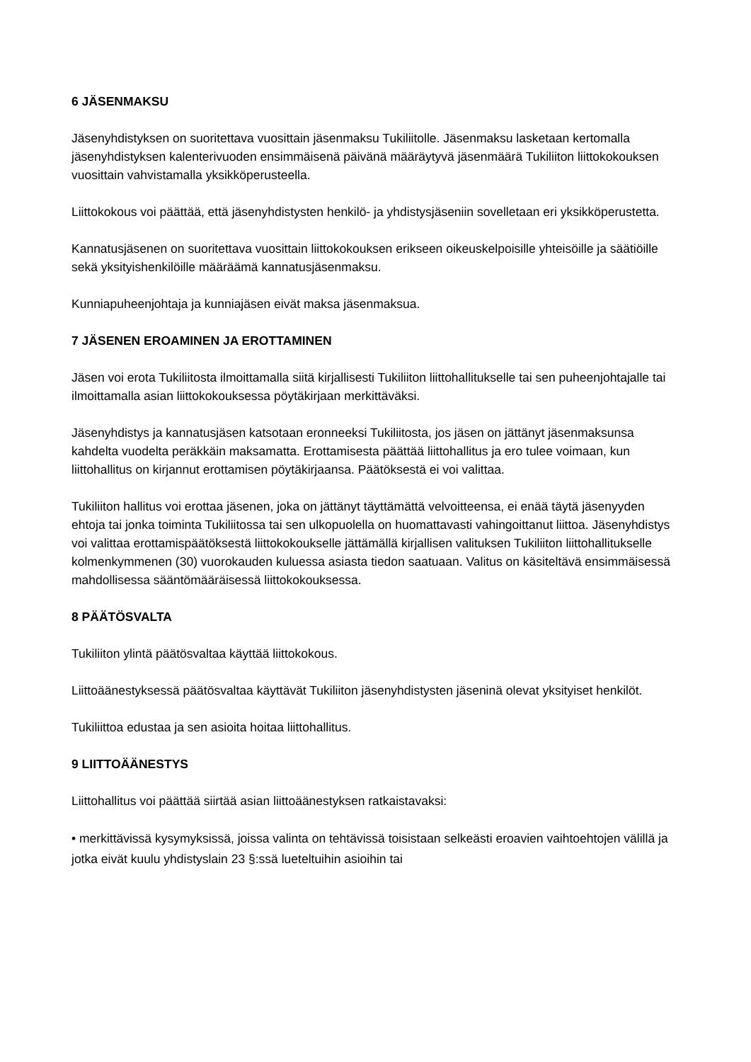6 JÄSENMAKSU
Jäsenyhdistyksen on suoritettava vuosittain jäsenmaksu Tukiliitolle. Jäsenmaksu lasketaan kertomalla jäsenyhdistyksen kalenterivuoden ensimmäisenä päivänä määräytyvä jäsenmäärä Tukiliiton liittokokouksen vuosittain vahvistamalla yksikköperusteella.
Liittokokous voi päättää, että jäsenyhdistysten henkilö- ja yhdistysjäseniin sovelletaan eri yksikköperustetta.
Kannatusjäsenen on suoritettava vuosittain liittokokouksen erikseen oikeuskelpoisille yhteisöille ja säätiöille sekä yksityishenkilöille määräämä kannatusjäsenmaksu.
Kunniapuheenjohtaja ja kunniajäsen eivät maksa jäsenmaksua.
7 JÄSENEN EROAMINEN JA EROTTAMINEN
Jäsen voi erota Tukiliitosta ilmoittamalla siitä kirjallisesti Tukiliiton liittohallitukselle tai sen puheenjohtajalle tai ilmoittamalla asian liittokokouksessa pöytäkirjaan merkittäväksi.
Jäsenyhdistys ja kannatusjäsen katsotaan eronneeksi Tukiliitosta, jos jäsen on jättänyt jäsenmaksunsa kahdelta vuodelta peräkkäin maksamatta. Erottamisesta päättää liittohallitus ja ero tulee voimaan, kun liittohallitus on kirjannut erottamisen pöytäkirjaansa. Päätöksestä ei voi valittaa.
Tukiliiton hallitus voi erottaa jäsenen, joka on jättänyt täyttämättä velvoitteensa, ei enää täytä jäsenyyden ehtoja tai jonka toiminta Tukiliitossa tai sen ulkopuolella on huomattavasti vahingoittanut liittoa. Jäsenyhdistys voi valittaa erottamispäätöksestä liittokokoukselle jättämällä kirjallisen valituksen Tukiliiton liittohallitukselle kolmenkymmenen (30) vuorokauden kuluessa asiasta tiedon saatuaan. Valitus on käsiteltävä ensimmäisessä mahdollisessa sääntömääräisessä liittokokouksessa.
8 PÄÄTÖSVALTA
Tukiliiton ylintä päätösvaltaa käyttää liittokokous.
Liittoäänestyksessä päätösvaltaa käyttävät Tukiliiton jäsenyhdistysten jäseninä olevat yksityiset henkilöt.
Tukiliittoa edustaa ja sen asioita hoitaa liittohallitus.
9 LIITTOÄÄNESTYS
Liittohallitus voi päättää siirtää asian liittoäänestyksen ratkaistavaksi:
• merkittävissä kysymyksissä, joissa valinta on tehtävissä toisistaan selkeästi eroavien vaihtoehtojen välillä ja jotka eivät kuulu yhdistyslain 23 §:ssä lueteltuihin asioihin tai